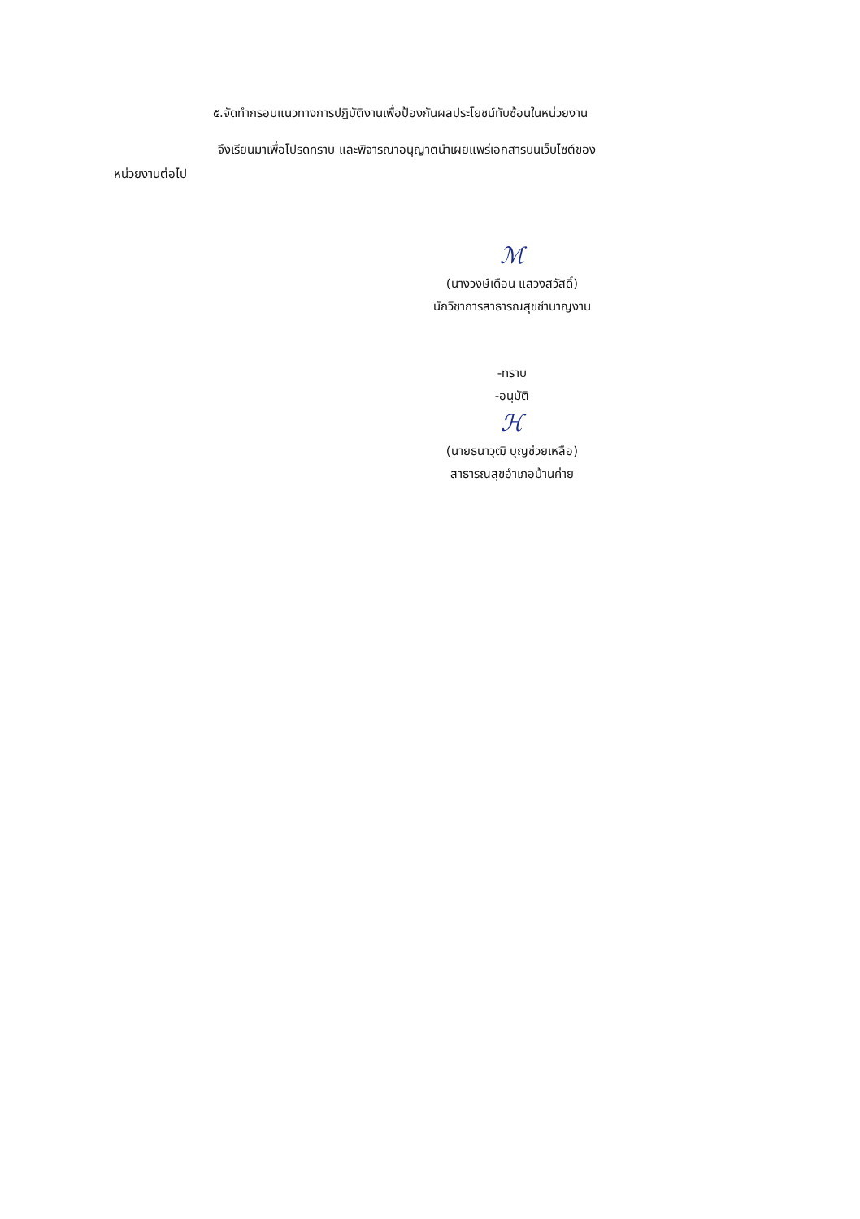๕.จัดทำกรอบแนวทางการปฏิบัติงานเพื่อป้องกันผลประโยชน์ทับซ้อนในหน่วยงาน
จึงเรียนมาเพื่อโปรดทราบ และพิจารณาอนุญาตนำเผยแพร่เอกสารบนเว็บไซต์ของ
หน่วยงานต่อไป
ℳ
(นางวงษ์เดือน แสวงสวัสดิ์)
นักวิชาการสาธารณสุขชำนาญงาน
-ทราบ
-อนุมัติ
ℋ
(นายธนาวุฒิ บุญช่วยเหลือ)
สาธารณสุขอำเภอบ้านค่าย